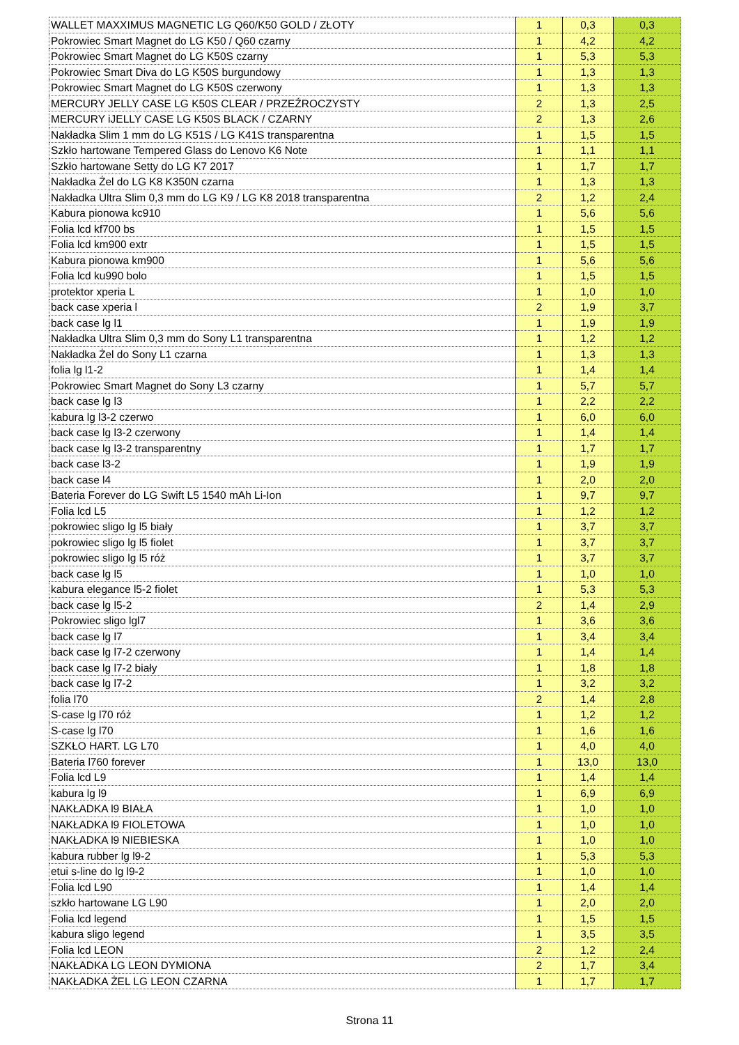| WALLET MAXXIMUS MAGNETIC LG Q60/K50 GOLD / ZŁOTY | 1 | 0,3 | 0,3 |
| Pokrowiec Smart Magnet do LG K50 / Q60 czarny | 1 | 4,2 | 4,2 |
| Pokrowiec Smart Magnet do LG K50S czarny | 1 | 5,3 | 5,3 |
| Pokrowiec Smart Diva do LG K50S burgundowy | 1 | 1,3 | 1,3 |
| Pokrowiec Smart Magnet do LG K50S czerwony | 1 | 1,3 | 1,3 |
| MERCURY JELLY CASE LG K50S CLEAR / PRZEŹROCZYSTY | 2 | 1,3 | 2,5 |
| MERCURY iJELLY CASE LG K50S BLACK / CZARNY | 2 | 1,3 | 2,6 |
| Nakładka Slim 1 mm do LG K51S / LG K41S transparentna | 1 | 1,5 | 1,5 |
| Szkło hartowane Tempered Glass do Lenovo K6 Note | 1 | 1,1 | 1,1 |
| Szkło hartowane Setty do LG K7 2017 | 1 | 1,7 | 1,7 |
| Nakładka Żel do LG K8 K350N czarna | 1 | 1,3 | 1,3 |
| Nakładka Ultra Slim 0,3 mm do LG K9 / LG K8 2018 transparentna | 2 | 1,2 | 2,4 |
| Kabura pionowa kc910 | 1 | 5,6 | 5,6 |
| Folia lcd kf700 bs | 1 | 1,5 | 1,5 |
| Folia lcd km900 extr | 1 | 1,5 | 1,5 |
| Kabura pionowa km900 | 1 | 5,6 | 5,6 |
| Folia lcd ku990 bolo | 1 | 1,5 | 1,5 |
| protektor xperia L | 1 | 1,0 | 1,0 |
| back case xperia l | 2 | 1,9 | 3,7 |
| back case lg l1 | 1 | 1,9 | 1,9 |
| Nakładka Ultra Slim 0,3 mm do Sony L1 transparentna | 1 | 1,2 | 1,2 |
| Nakładka Żel do Sony L1 czarna | 1 | 1,3 | 1,3 |
| folia lg l1-2 | 1 | 1,4 | 1,4 |
| Pokrowiec Smart Magnet do Sony L3 czarny | 1 | 5,7 | 5,7 |
| back case lg l3 | 1 | 2,2 | 2,2 |
| kabura lg l3-2 czerwo | 1 | 6,0 | 6,0 |
| back case lg l3-2 czerwony | 1 | 1,4 | 1,4 |
| back case lg l3-2 transparentny | 1 | 1,7 | 1,7 |
| back case l3-2 | 1 | 1,9 | 1,9 |
| back case l4 | 1 | 2,0 | 2,0 |
| Bateria Forever do LG Swift L5 1540 mAh Li-Ion | 1 | 9,7 | 9,7 |
| Folia lcd L5 | 1 | 1,2 | 1,2 |
| pokrowiec sligo lg l5 biały | 1 | 3,7 | 3,7 |
| pokrowiec sligo lg l5 fiolet | 1 | 3,7 | 3,7 |
| pokrowiec sligo lg l5 róż | 1 | 3,7 | 3,7 |
| back case lg l5 | 1 | 1,0 | 1,0 |
| kabura elegance l5-2 fiolet | 1 | 5,3 | 5,3 |
| back case lg l5-2 | 2 | 1,4 | 2,9 |
| Pokrowiec sligo lgl7 | 1 | 3,6 | 3,6 |
| back case lg l7 | 1 | 3,4 | 3,4 |
| back case lg l7-2 czerwony | 1 | 1,4 | 1,4 |
| back case lg l7-2 biały | 1 | 1,8 | 1,8 |
| back case lg l7-2 | 1 | 3,2 | 3,2 |
| folia l70 | 2 | 1,4 | 2,8 |
| S-case lg l70 róż | 1 | 1,2 | 1,2 |
| S-case lg l70 | 1 | 1,6 | 1,6 |
| SZKŁO HART. LG L70 | 1 | 4,0 | 4,0 |
| Bateria l760 forever | 1 | 13,0 | 13,0 |
| Folia lcd L9 | 1 | 1,4 | 1,4 |
| kabura lg l9 | 1 | 6,9 | 6,9 |
| NAKŁADKA l9 BIAŁA | 1 | 1,0 | 1,0 |
| NAKŁADKA l9 FIOLETOWA | 1 | 1,0 | 1,0 |
| NAKŁADKA l9 NIEBIESKA | 1 | 1,0 | 1,0 |
| kabura rubber lg l9-2 | 1 | 5,3 | 5,3 |
| etui s-line do lg l9-2 | 1 | 1,0 | 1,0 |
| Folia lcd L90 | 1 | 1,4 | 1,4 |
| szkło hartowane LG L90 | 1 | 2,0 | 2,0 |
| Folia lcd legend | 1 | 1,5 | 1,5 |
| kabura sligo legend | 1 | 3,5 | 3,5 |
| Folia lcd LEON | 2 | 1,2 | 2,4 |
| NAKŁADKA LG LEON DYMIONA | 2 | 1,7 | 3,4 |
| NAKŁADKA ŻEL LG LEON CZARNA | 1 | 1,7 | 1,7 |
Strona 11